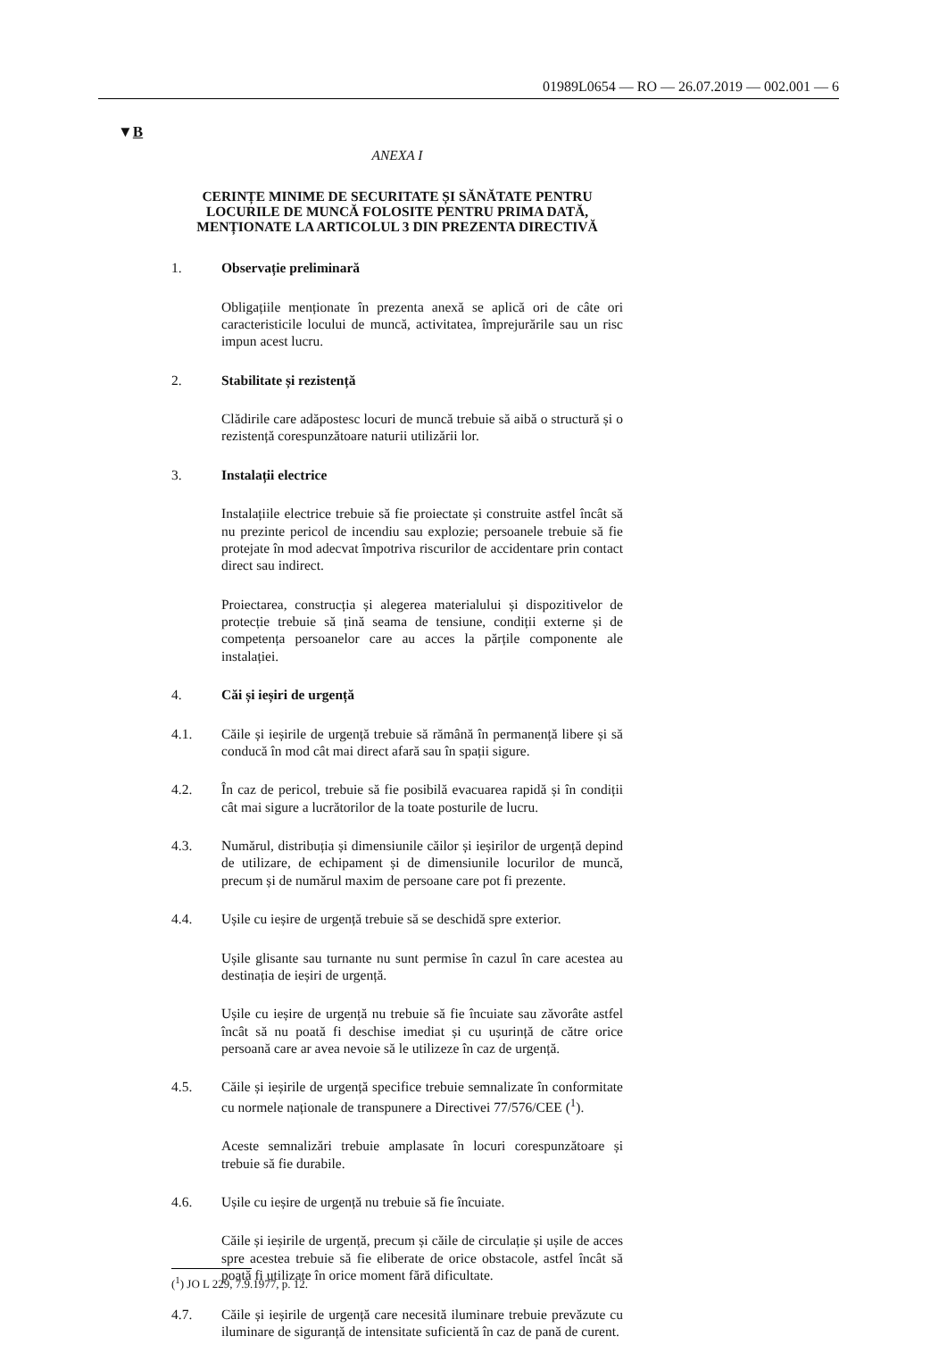01989L0654 — RO — 26.07.2019 — 002.001 — 6
▼B
ANEXA I
CERINȚE MINIME DE SECURITATE ȘI SĂNĂTATE PENTRU LOCURILE DE MUNCĂ FOLOSITE PENTRU PRIMA DATĂ, MENȚIONATE LA ARTICOLUL 3 DIN PREZENTA DIRECTIVĂ
1. Observație preliminară
Obligațiile menționate în prezenta anexă se aplică ori de câte ori caracteristicile locului de muncă, activitatea, împrejurările sau un risc impun acest lucru.
2. Stabilitate și rezistență
Clădirile care adăpostesc locuri de muncă trebuie să aibă o structură și o rezistență corespunzătoare naturii utilizării lor.
3. Instalații electrice
Instalațiile electrice trebuie să fie proiectate și construite astfel încât să nu prezinte pericol de incendiu sau explozie; persoanele trebuie să fie protejate în mod adecvat împotriva riscurilor de accidentare prin contact direct sau indirect.
Proiectarea, construcția și alegerea materialului și dispozitivelor de protecție trebuie să țină seama de tensiune, condiții externe și de competența persoanelor care au acces la părțile componente ale instalației.
4. Căi și ieșiri de urgență
4.1. Căile și ieșirile de urgență trebuie să rămână în permanență libere și să conducă în mod cât mai direct afară sau în spații sigure.
4.2. În caz de pericol, trebuie să fie posibilă evacuarea rapidă și în condiții cât mai sigure a lucrătorilor de la toate posturile de lucru.
4.3. Numărul, distribuția și dimensiunile căilor și ieșirilor de urgență depind de utilizare, de echipament și de dimensiunile locurilor de muncă, precum și de numărul maxim de persoane care pot fi prezente.
4.4. Ușile cu ieșire de urgență trebuie să se deschidă spre exterior.
Ușile glisante sau turnante nu sunt permise în cazul în care acestea au destinația de ieșiri de urgență.
Ușile cu ieșire de urgență nu trebuie să fie încuiate sau zăvorâte astfel încât să nu poată fi deschise imediat și cu ușurință de către orice persoană care ar avea nevoie să le utilizeze în caz de urgență.
4.5. Căile și ieșirile de urgență specifice trebuie semnalizate în conformitate cu normele naționale de transpunere a Directivei 77/576/CEE (<sup>1</sup>).
Aceste semnalizări trebuie amplasate în locuri corespunzătoare și trebuie să fie durabile.
4.6. Ușile cu ieșire de urgență nu trebuie să fie încuiate.
Căile și ieșirile de urgență, precum și căile de circulație și ușile de acces spre acestea trebuie să fie eliberate de orice obstacole, astfel încât să poată fi utilizate în orice moment fără dificultate.
4.7. Căile și ieșirile de urgență care necesită iluminare trebuie prevăzute cu iluminare de siguranță de intensitate suficientă în caz de pană de curent.
(<sup>1</sup>) JO L 229, 7.9.1977, p. 12.